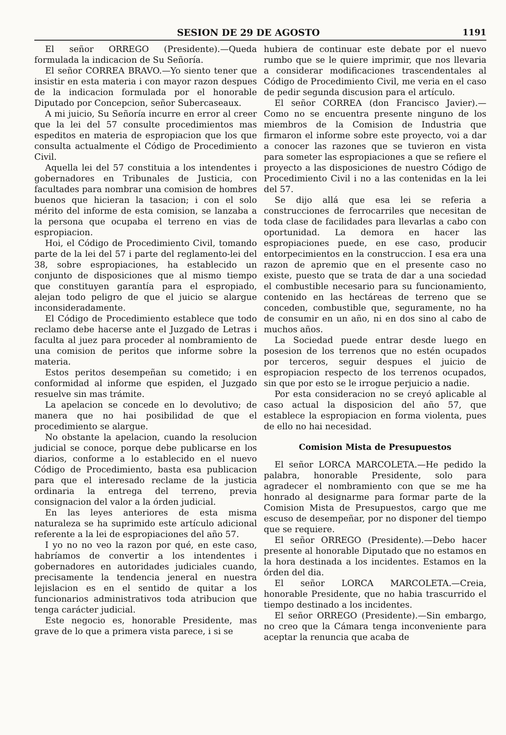SESION DE 29 DE AGOSTO 1191
El señor ORREGO (Presidente).—Queda formulada la indicacion de Su Señoría.
El señor CORREA BRAVO.—Yo siento tener que insistir en esta materia i con mayor razon despues de la indicacion formulada por el honorable Diputado por Concepcion, señor Subercaseaux.
A mi juicio, Su Señoría incurre en error al creer que la lei del 57 consulte procedimientos mas espeditos en materia de espropiacion que los que consulta actualmente el Código de Procedimiento Civil.
Aquella lei del 57 constituia a los intendentes i gobernadores en Tribunales de Justicia, con facultades para nombrar una comision de hombres buenos que hicieran la tasacion; i con el solo mérito del informe de esta comision, se lanzaba a la persona que ocupaba el terreno en vias de espropiacion.
Hoi, el Código de Procedimiento Civil, tomando parte de la lei del 57 i parte del reglamento-lei del 38, sobre espropiaciones, ha establecido un conjunto de disposiciones que al mismo tiempo que constituyen garantía para el espropiado, alejan todo peligro de que el juicio se alargue inconsideradamente.
El Código de Procedimiento establece que todo reclamo debe hacerse ante el Juzgado de Letras i faculta al juez para proceder al nombramiento de una comision de peritos que informe sobre la materia.
Estos peritos desempeñan su cometido; i en conformidad al informe que espiden, el Juzgado resuelve sin mas trámite.
La apelacion se concede en lo devolutivo; de manera que no hai posibilidad de que el procedimiento se alargue.
No obstante la apelacion, cuando la resolucion judicial se conoce, porque debe publicarse en los diarios, conforme a lo establecido en el nuevo Código de Procedimiento, basta esa publicacion para que el interesado reclame de la justicia ordinaria la entrega del terreno, previa consignacion del valor a la órden judicial.
En las leyes anteriores de esta misma naturaleza se ha suprimido este artículo adicional referente a la lei de espropiaciones del año 57.
I yo no no veo la razon por qué, en este caso, habríamos de convertir a los intendentes i gobernadores en autoridades judiciales cuando, precisamente la tendencia jeneral en nuestra lejislacion es en el sentido de quitar a los funcionarios administrativos toda atribucion que tenga carácter judicial.
Este negocio es, honorable Presidente, mas grave de lo que a primera vista parece, i si se
hubiera de continuar este debate por el nuevo rumbo que se le quiere imprimir, que nos llevaria a considerar modificaciones trascendentales al Código de Procedimiento Civil, me veria en el caso de pedir segunda discusion para el artículo.
El señor CORREA (don Francisco Javier).—Como no se encuentra presente ninguno de los miembros de la Comision de Industria que firmaron el informe sobre este proyecto, voi a dar a conocer las razones que se tuvieron en vista para someter las espropiaciones a que se refiere el proyecto a las disposiciones de nuestro Código de Procedimiento Civil i no a las contenidas en la lei del 57.
Se dijo allá que esa lei se referia a construcciones de ferrocarriles que necesitan de toda clase de facilidades para llevarlas a cabo con oportunidad. La demora en hacer las espropiaciones puede, en ese caso, producir entorpecimientos en la construccion. I esa era una razon de apremio que en el presente caso no existe, puesto que se trata de dar a una sociedad el combustible necesario para su funcionamiento, contenido en las hectáreas de terreno que se conceden, combustible que, seguramente, no ha de consumir en un año, ni en dos sino al cabo de muchos años.
La Sociedad puede entrar desde luego en posesion de los terrenos que no estén ocupados por terceros, seguir despues el juicio de espropiacion respecto de los terrenos ocupados, sin que por esto se le irrogue perjuicio a nadie.
Por esta consideracion no se creyó aplicable al caso actual la disposicion del año 57, que establece la espropiacion en forma violenta, pues de ello no hai necesidad.
Comision Mista de Presupuestos
El señor LORCA MARCOLETA.—He pedido la palabra, honorable Presidente, solo para agradecer el nombramiento con que se me ha honrado al designarme para formar parte de la Comision Mista de Presupuestos, cargo que me escuso de desempeñar, por no disponer del tiempo que se requiere.
El señor ORREGO (Presidente).—Debo hacer presente al honorable Diputado que no estamos en la hora destinada a los incidentes. Estamos en la órden del dia.
El señor LORCA MARCOLETA.—Creia, honorable Presidente, que no habia trascurrido el tiempo destinado a los incidentes.
El señor ORREGO (Presidente).—Sin embargo, no creo que la Cámara tenga inconveniente para aceptar la renuncia que acaba de